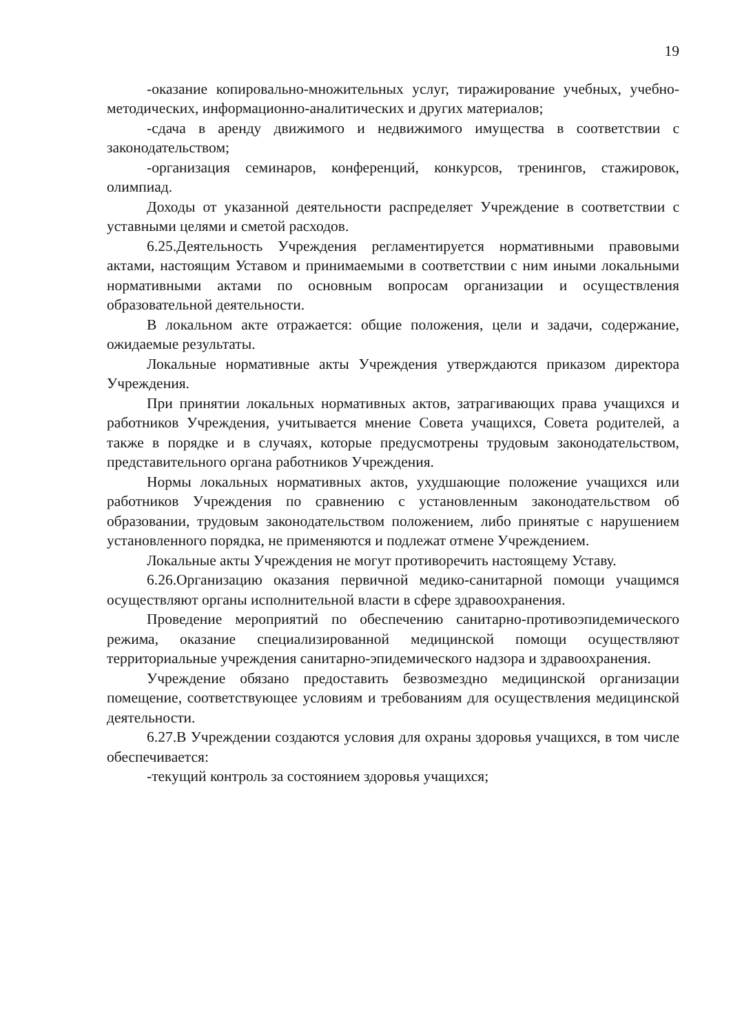19
-оказание копировально-множительных услуг, тиражирование учебных, учебно-методических, информационно-аналитических и других материалов;
-сдача в аренду движимого и недвижимого имущества в соответствии с законодательством;
-организация семинаров, конференций, конкурсов, тренингов, стажировок, олимпиад.
Доходы от указанной деятельности распределяет Учреждение в соответствии с уставными целями и сметой расходов.
6.25.Деятельность Учреждения регламентируется нормативными правовыми актами, настоящим Уставом и принимаемыми в соответствии с ним иными локальными нормативными актами по основным вопросам организации и осуществления образовательной деятельности.
В локальном акте отражается: общие положения, цели и задачи, содержание, ожидаемые результаты.
Локальные нормативные акты Учреждения утверждаются приказом директора Учреждения.
При принятии локальных нормативных актов, затрагивающих права учащихся и работников Учреждения, учитывается мнение Совета учащихся, Совета родителей, а также в порядке и в случаях, которые предусмотрены трудовым законодательством, представительного органа работников Учреждения.
Нормы локальных нормативных актов, ухудшающие положение учащихся или работников Учреждения по сравнению с установленным законодательством об образовании, трудовым законодательством положением, либо принятые с нарушением установленного порядка, не применяются и подлежат отмене Учреждением.
Локальные акты Учреждения не могут противоречить настоящему Уставу.
6.26.Организацию оказания первичной медико-санитарной помощи учащимся осуществляют органы исполнительной власти в сфере здравоохранения.
Проведение мероприятий по обеспечению санитарно-противоэпидемического режима, оказание специализированной медицинской помощи осуществляют территориальные учреждения санитарно-эпидемического надзора и здравоохранения.
Учреждение обязано предоставить безвозмездно медицинской организации помещение, соответствующее условиям и требованиям для осуществления медицинской деятельности.
6.27.В Учреждении создаются условия для охраны здоровья учащихся, в том числе обеспечивается:
-текущий контроль за состоянием здоровья учащихся;